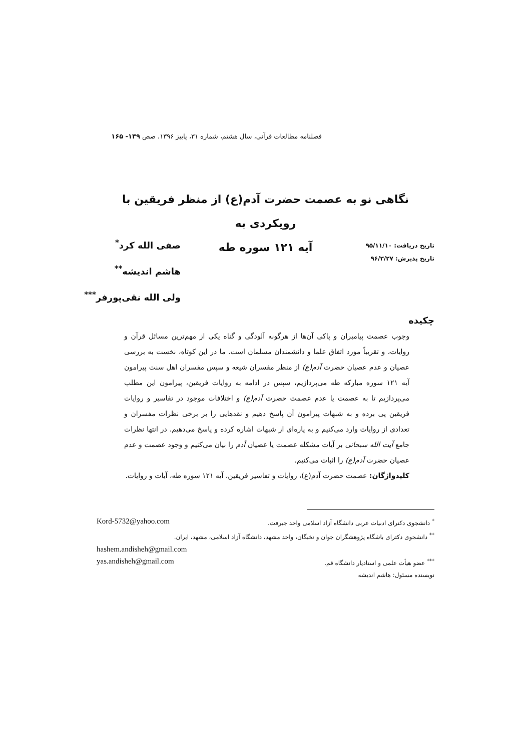فصلنامه مطالعات قرآنی، سال هشتم، شماره ۳۱، پاییز ۱۳۹۶، صص ۱۳۹- ۱۶۵
نگاهی نو به عصمت حضرت آدم(ع) از منظر فریقین با رویکردی به
آیه ۱۲۱ سوره طه
تاریخ دریافت: ۹۵/۱۱/۱۰
تاریخ پذیرش: ۹۶/۳/۲۷
صفی الله کرد<sup>*</sup>
هاشم اندیشه<sup>**</sup>
ولی الله نقی‌پورفر<sup>***</sup>
چکیده
وجوب عصمت پیامبران و پاکی آن‌ها از هرگونه آلودگی و گناه یکی از مهم‌ترین مسائل قرآن و روایات، و تقریباً مورد اتفاق علما و دانشمندان مسلمان است. ما در این کوتاه، نخست به بررسی عصیان و عدم عصیان حضرت آدم(ع) از منظر مفسران شیعه و سپس مفسران اهل سنت پیرامون آیه ۱۲۱ سوره مبارکه طه می‌پردازیم، سپس در ادامه به روایات فریقین، پیرامون این مطلب می‌پردازیم تا به عصمت یا عدم عصمت حضرت آدم(ع) و اختلافات موجود در تفاسیر و روایات فریقین پی برده و به شبهات پیرامون آن پاسخ دهیم و نقدهایی را بر برخی نظرات مفسران و تعدادی از روایات وارد می‌کنیم و به پاره‌ای از شبهات اشاره کرده و پاسخ می‌دهیم. در انتها نظرات جامع آیت الله سبحانی بر آیات مشکله عصمت یا عصیان آدم را بیان می‌کنیم و وجود عصمت و عدم عصیان حضرت آدم(ع) را اثبات می‌کنیم.
کلیدواژگان: عصمت حضرت آدم(ع)، روایات و تفاسیر فریقین، آیه ۱۲۱ سوره طه، آیات و روایات.
<sup>*</sup> دانشجوی دکترای ادبیات عربی دانشگاه آزاد اسلامی واحد جیرفت. Kord-5732@yahoo.com
<sup>**</sup> دانشجوی دکترای باشگاه پژوهشگران جوان و نخبگان، واحد مشهد، دانشگاه آزاد اسلامی، مشهد، ایران.
hashem.andisheh@gmail.com
<sup>***</sup> عضو هیأت علمی و استادیار دانشگاه قم. yas.andisheh@gmail.com
نویسنده مسئول: هاشم اندیشه